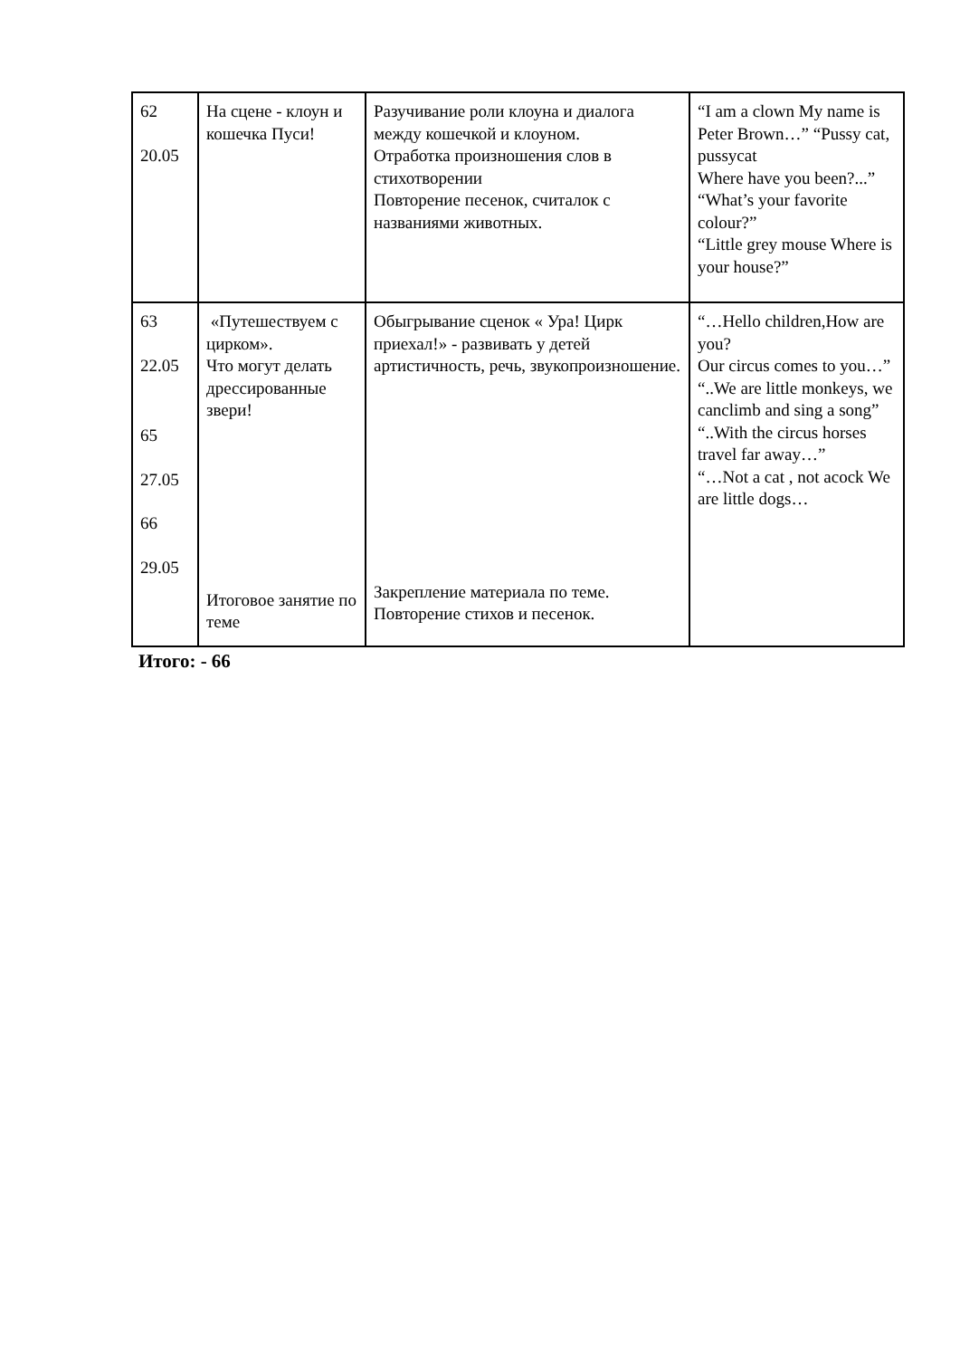| 62 20.05 | На сцене - клоун и кошечка Пуси! | Разучивание роли клоуна и диалога между кошечкой и клоуном. Отработка произношения слов в стихотворении Повторение песенок, считалок с названиями животных. | “I am a clown My name is Peter Brown…” “Pussy cat, pussycat Where have you been?...” “What’s your favorite colour?” “Little grey mouse Where is your house?” |
| 63 22.05 65 27.05 66 29.05 | «Путешествуем с цирком». Что могут делать дрессированные звери! Итоговое занятие по теме | Обыгрывание сценок « Ура! Цирк приехал!» - развивать у детей артистичность, речь, звукопроизношение. Закрепление материала по теме. Повторение стихов и песенок. | “…Hello children,How are you? Our circus comes to you…” “..We are little monkeys, we canclimb and sing a song” “..With the circus horses travel far away…” “…Not a cat , not acock We are little dogs… |
Итого: - 66